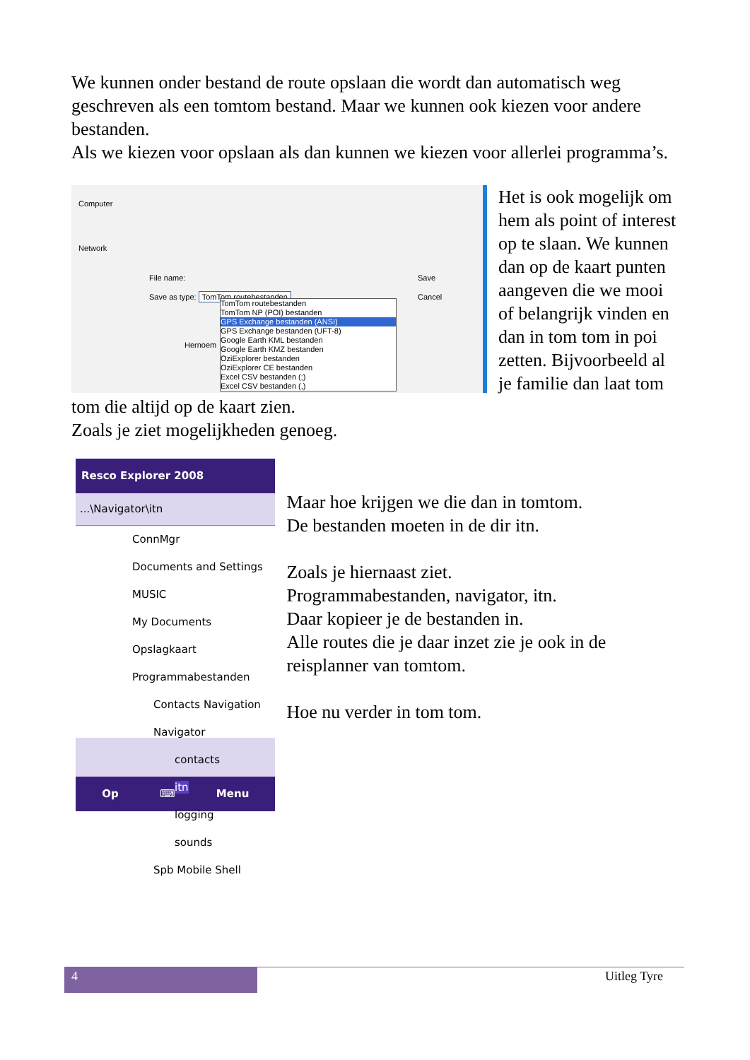We kunnen onder bestand de route opslaan die wordt dan automatisch weg geschreven als een tomtom bestand. Maar we kunnen ook kiezen voor andere bestanden.
Als we kiezen voor opslaan als dan kunnen we kiezen voor allerlei programma’s.
Computer
Network
File name:
Save as type: TomTom routebestanden
Save
Cancel
Hernoem
TomTom routebestanden
TomTom NP (POI) bestanden
GPS Exchange bestanden (ANSI)
GPS Exchange bestanden (UFT-8)
Google Earth KML bestanden
Google Earth KMZ bestanden
OziExplorer bestanden
OziExplorer CE bestanden
Excel CSV bestanden (;)
Excel CSV bestanden (,)
Het is ook mogelijk om hem als point of interest op te slaan. We kunnen dan op de kaart punten aangeven die we mooi of belangrijk vinden en dan in tom tom in poi zetten. Bijvoorbeeld al je familie dan laat tom tom die altijd op de kaart zien.
Zoals je ziet mogelijkheden genoeg.
Resco Explorer 2008
...\Navigator\itn
ConnMgr
Documents and Settings
MUSIC
My Documents
Opslagkaart
Programmabestanden
Contacts Navigation
Navigator
contacts
itn
logging
sounds
Spb Mobile Shell
Op ⌨ Menu
Maar hoe krijgen we die dan in tomtom.
De bestanden moeten in de dir itn.
Zoals je hiernaast ziet.
Programmabestanden, navigator, itn.
Daar kopieer je de bestanden in.
Alle routes die je daar inzet zie je ook in de reisplanner van tomtom.
Hoe nu verder in tom tom.
4
Uitleg Tyre